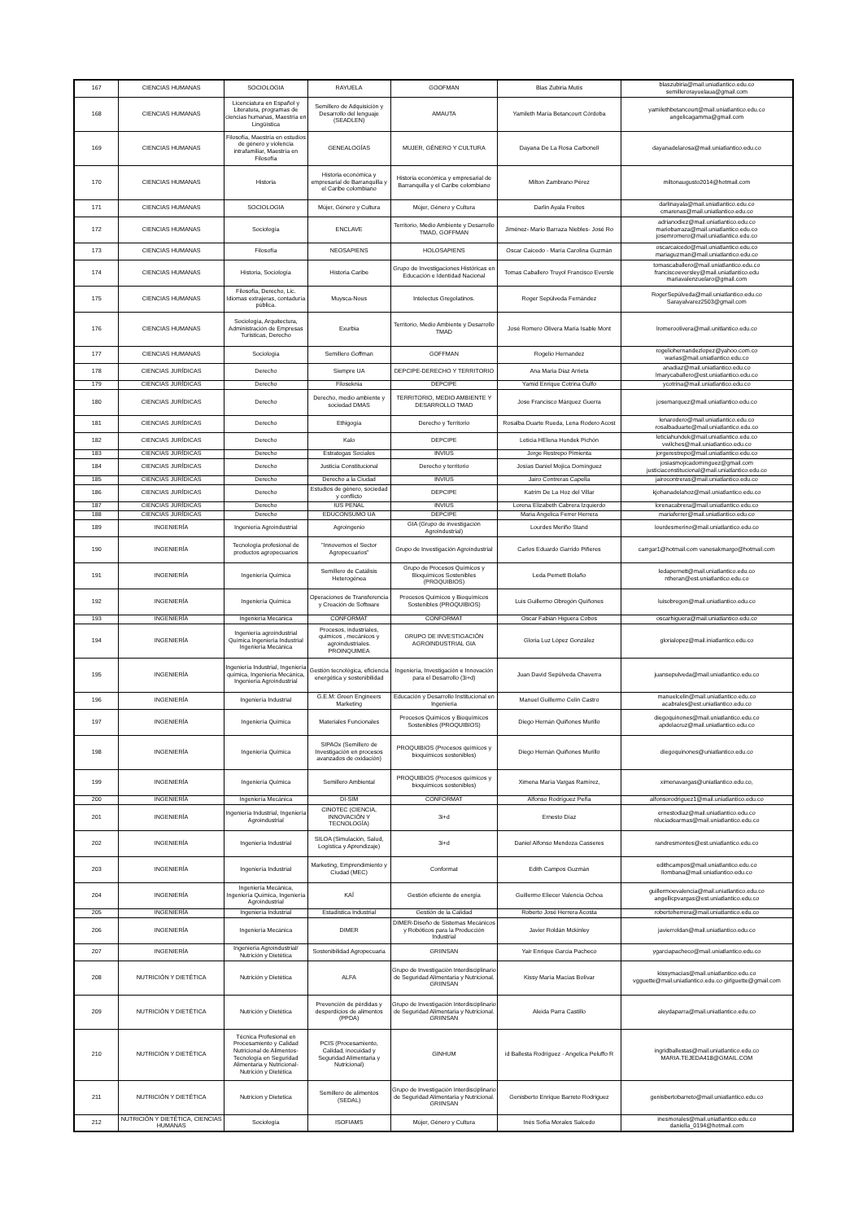| 167 | CIENCIAS HUMANAS | SOCIOLOGIA | RAYUELA | GOOFMAN | Blas Zubiria Mutis | blaszubiria@mail.uniatlantico.edu.co semillerorayuelaua@gmail.com |
| 168 | CIENCIAS HUMANAS | Licenciatura en Español y Literatura, programas de ciencias humanas, Maestría en Lingüística | Semillero de Adquisición y Desarrollo del lenguaje (SEADLEN) | AMAUTA | Yamileth María Betancourt Córdoba | yamilethbetancourt@mail.uniatlantico.edu.co angelicagamma@gmail.com |
| 169 | CIENCIAS HUMANAS | Filosofía, Maestría en estudios de género y violencia intrafamiliar, Maestría en Filosofía | GENEALOGÍAS | MUJER, GÉNERO Y CULTURA | Dayana De La Rosa Carbonell | dayanadelarosa@mail.uniatlantico.edu.co |
| 170 | CIENCIAS HUMANAS | Historia | Historia económica y empresarial de Barranquilla y el Caribe colombiano | Historia económica y empresarial de Barranquilla y el Caribe colombiano | Milton Zambrano Pérez | miltonaugusto2014@hotmail.com |
| 171 | CIENCIAS HUMANAS | SOCIOLOGIA | Mújer, Género y Cultura | Mújer, Género y Cultura | Darlin Ayala Freites | darlinayala@mail.uniatlantico.edu.co cmarenas@mail.uniatlantico.edu.co |
| 172 | CIENCIAS HUMANAS | Sociología | ENCLAVE | Territorio, Medio Ambiente y Desarrollo TMAD, GOFFMAN | Jiménez- Mario Barraza Niebles- José Ro | adrianodiez@mail.uniatlantico.edu.co mariobarraza@mail.uniatlantico.edu.co josemromero@mail.uniatlantico.edu.co |
| 173 | CIENCIAS HUMANAS | Filosofía | NEOSAPIENS | HOLOSAPIENS | Oscar Caicedo - María Carolina Guzmán | oscarcaicedo@mail.uniatlantico.edu.co mariaguzman@mail.uniatlantico.edu.co |
| 174 | CIENCIAS HUMANAS | Historia, Sociología | Historia Caribe | Grupo de Investigaciones Históricas en Educación e Identidad Nacional | Tomas Caballero Truyol Francisco Eversle | tomascaballero@mail.uniatlantico.edu.co franciscoeversley@mail.uniatlantico.edu mariavalenzuelaro@gmail.com |
| 175 | CIENCIAS HUMANAS | Filosofía, Derecho, Lic. Idiomas extrajeras, contaduría pública. | Muysca-Nous | Intelectus Gregolatinos. | Roger Sepúlveda Fernández | RogerSepúlveda@mail.uniatlantico.edu.co Sarayalvarez2503@gmail.com |
| 176 | CIENCIAS HUMANAS | Sociología, Arquitectura, Administración de Empresas Turisticas, Derecho | Exurbia | Territorio, Medio Ambiente y Desarrollo TMAD | José Romero Olivera María Isable Mont | lromeroolivera@mail.unitlantico.edu.co |
| 177 | CIENCIAS HUMANAS | Sociologia | Semillero Goffman | GOFFMAN | Rogelio Hernandez | rogeliohernandezlopez@yahoo.com.co warias@mail.uniatlantico.edu.co |
| 178 | CIENCIAS JURÍDICAS | Derecho | Siempre UA | DEPCIPE-DERECHO Y TERRITORIO | Ana Maria Diaz Arrieta | anadiaz@mail.uniatlantico.edu.co lmarycaballero@est.uniatlantico.edu.co |
| 179 | CIENCIAS JURÍDICAS | Derecho | Filoseknia | DEPCIPE | Yamid Enrique Cotrina Gulfo | ycotrina@mail.uniatlantico.edu.co |
| 180 | CIENCIAS JURÍDICAS | Derecho | Derecho, medio ambiente y sociedad DMAS | TERRITORIO, MEDIO AMBIENTE Y DESARROLLO TMAD | Jose Francisco Márquez Guerra | josemarquez@mail.uniatlantico.edu.co |
| 181 | CIENCIAS JURÍDICAS | Derecho | Ethigogía | Derecho y Territorio | Rosalba Duarte Rueda, Lena Rodero Acost | lenarodero@mail.uniatlantico.edu.co rosalbaduarte@mail.uniatlantico.edu.co |
| 182 | CIENCIAS JURÍDICAS | Derecho | Kalo | DEPCIPE | Leticia HElena Hundek Pichón | leticiahundek@mail.uniatlantico.edu.co vwilches@mail.uniatlantico.edu.co |
| 183 | CIENCIAS JURÍDICAS | Derecho | Estrategas Sociales | INVIUS | Jorge Restrepo Pimienta | jorgerestrepo@mail.uniatlantico.edu.co |
| 184 | CIENCIAS JURÍDICAS | Derecho | Justicia Constitucional | Derecho y territorio | Josías Daniel Mojica Domínguez | josiasmojicadominguez@gmail.com justiciaconstitucional@mail.uniatlantico.edu.co |
| 185 | CIENCIAS JURÍDICAS | Derecho | Derecho a la Ciudad | INVIUS | Jairo Contreras Capella | jairocontreras@mail.uniatlantico.edu.co |
| 186 | CIENCIAS JURÍDICAS | Derecho | Estudios de género, sociedad y conflicto | DEPCIPE | Katrim De La Hoz del Villar | kjohanadelahoz@mail.uniatlantico.edu.co |
| 187 | CIENCIAS JURÍDICAS | Derecho | IUS PENAL | INVIUS | Lorena Elizabeth Cabrera Izquierdo | lorenacabrera@mail.uniatlantico.edu.co |
| 188 | CIENCIAS JURÍDICAS | Derecho | EDUCONSUMO UA | DEPCIPE | Maria Angelica Ferrer Herrera | mariaferrer@mail.uniatlantico.edu.co |
| 189 | INGENIERÍA | Ingeniería Agroindustrial | Agroingenio | GIA (Grupo de investigación Agroindustrial) | Lourdes Meriño Stand | lourdesmerino@mail.uniatlantico.edu.co |
| 190 | INGENIERÍA | Tecnología profesional de productos agropecuarios | "Innovemos el Sector Agropecuarios" | Grupo de Investigación Agroindustrial | Carlos Eduardo Garrido Piñeres | carrgar1@hotmail.com vanesakmargo@hotmail.com |
| 191 | INGENIERÍA | Ingeniería Química | Semillero de Catálisis Heterogénea | Grupo de Procesos Químicos y Bioquímicos Sostenibles (PROQUIBIOS) | Leda Pernett Bolaño | ledapernett@mail.uniatlantico.edu.co ntheran@est.uniatlantico.edu.co |
| 192 | INGENIERÍA | Ingeniería Química | Operaciones de Transferencia y Creación de Software | Procesos Químicos y Bioquímicos Sostenibles (PROQUIBIOS) | Luis Guillermo Obregón Quiñones | luisobregon@mail.uniatlantico.edu.co |
| 193 | INGENIERÍA | Ingeniería Mecánica | CONFORMAT | CONFORMAT | Oscar Fabián Higuera Cobos | oscarhiguera@mail.uniatlantico.edu.co |
| 194 | INGENIERÍA | Ingeniería agroindustrial Química Ingeniería Industrial Ingeniería Mecánica | Procesos, industriales, quimicos , mecànicos y agroindustriales. PROINQUIMEA | GRUPO DE INVESTIGACIÓN AGROINDUSTRIAL GIA | Gloria Luz López González | glorialopez@mail.iniatlantico.edu.co |
| 195 | INGENIERÍA | Ingeniería Industrial, Ingeniería química, Ingeniería Mecánica, Ingeniería Agroindustrial | Gestión tecnológica, eficiencia energética y sostenibilidad | Ingeniería, Investigación e Innovación para el Desarrollo (3i+d) | Juan David Sepúlveda Chaverra | juansepulveda@mail.uniatlantico.edu.co |
| 196 | INGENIERÍA | Ingeniería Industrial | G.E.M: Green Engineers Marketing | Educación y Desarrollo Institucional en Ingeniería | Manuel Guillermo Celin Castro | manuelcelin@mail.uniatlantico.edu.co acabrales@est.uniatlantico.edu.co |
| 197 | INGENIERÍA | Ingeniería Química | Materiales Funcionales | Procesos Químicos y Bioquímicos Sostenibles (PROQUIBIOS) | Diego Hernán Quiñones Murillo | diegoquinones@mail.uniatlantico.edu.co apdelacruz@mail.uniatlantico.edu.co |
| 198 | INGENIERÍA | Ingeniería Química | SIPAOx (Semillero de Investigación en procesos avanzados de oxidación) | PROQUIBIOS (Procesos químicos y bioquímicos sostenibles) | Diego Hernán Quiñones Murillo | diegoquinones@uniatlantico.edu.co |
| 199 | INGENIERÍA | Ingeniería Química | Semillero Ambiental | PROQUIBIOS (Procesos químicos y bioquímicos sostenibles) | Ximena María Vargas Ramírez, | ximenavargas@uniatlantico.edu.co, |
| 200 | INGENIERÍA | Ingeniería Mecánica | DI-SIM | CONFORMAT | Alfonso Rodríguez Peña | alfonsorodriguez1@mail.uniatlantico.edu.co |
| 201 | INGENIERÍA | Ingeniería Industrial, Ingeniería Agroindustrial | CINOTEC (CIENCIA, INNOVACIÓN Y TECNOLOGÍA) | 3i+d | Ernesto Díaz | ernestodiaz@mail.uniatlantico.edu.co nluciadearmas@mail.uniatlantico.edu.co |
| 202 | INGENIERÍA | Ingeniería Industrial | SILOA (Simulación, Salud, Logística y Aprendizaje) | 3i+d | Daniel Alfonso Mendoza Casseres | randresmontes@est.uniatlantico.edu.co |
| 203 | INGENIERÍA | Ingeniería Industrial | Marketing, Emprendimiento y Ciudad (MEC) | Conformat | Edith Campos Guzmán | edithcampos@mail.uniatlantico.edu.co llombana@mail.uniatlantico.edu.co |
| 204 | INGENIERÍA | Ingeniería Mecánica, Ingeniería Química, Ingeniería Agroindustrial | KAÍ | Gestión eficiente de energía | Guillermo Eliecer Valencia Ochoa | guillermoevalencia@mail.uniatlantico.edu.co angellicpvargas@est.uniatlantico.edu.co |
| 205 | INGENIERÍA | Ingeniería Industrial | Estadistica Industrial | Gestión de la Calidad | Roberto José Herrera Acosta | robertoherrera@mail.uniatlantico.edu.co |
| 206 | INGENIERÍA | Ingeniería Mecánica | DIMER | DIMER-Diseño de Sistemas Mecánicos y Robóticos para la Producción Industrial | Javier Roldán Mckinley | javierroldan@mail.uniatlantico.edu.co |
| 207 | INGENIERÍA | Ingeniería Agroindustrial/ Nutrición y Dietética | Sostenibilidad Agropecuaria | GRIINSAN | Yair Enrique Garcia Pacheco | ygarciapacheco@mail.uniatlantico.edu.co |
| 208 | NUTRICIÓN Y DIETÉTICA | Nutrición y Dietética | ALFA | Grupo de Investigación Interdisciplinario de Seguridad Alimentaria y Nutricional. GRIINSAN | Kissy María Macías Bolívar | kissymacias@mail.uniatlantico.edu.co vgguette@mail.uniatlantico.edu.co girlguette@gmail.com |
| 209 | NUTRICIÓN Y DIETÉTICA | Nutrición y Dietética | Prevención de pérdidas y desperdicios de alimentos (PPDA) | Grupo de Investigación Interdisciplinario de Seguridad Alimentaria y Nutricional. GRIINSAN | Aleida Parra Castillo | aleydaparra@mail.uniatlantico.edu.co |
| 210 | NUTRICIÓN Y DIETÉTICA | Técnica Profesional en Procesamiento y Calidad Nutricional de Alimentos-Tecnología en Seguridad Alimentaria y Nutricional-Nutrición y Dietética | PCIS (Procesamiento, Calidad, inocuidad y Seguridad Alimentaria y Nutricional) | GINHUM | id Ballesta Rodríguez - Angelica Peluffo R | ingridballestas@mail.uniatlantico.edu.co MARIA.TEJEDA418@GMAIL.COM |
| 211 | NUTRICIÓN Y DIETÉTICA | Nutricion y Dietetica | Semillero de alimentos (SEDAL) | Grupo de Investigación Interdisciplinario de Seguridad Alimentaria y Nutricional. GRIINSAN | Genisberto Enrique Barreto Rodriguez | genisbertobarreto@mail.uniatlantico.edu.co |
| 212 | NUTRICIÓN Y DIETÉTICA, CIENCIAS HUMANAS | Sociología | ISOFIAMS | Mújer, Género y Cultura | Inés Sofía Morales Salcedo | inesmorales@mail.uniatlantico.edu.co daniella_0194@hotmail.com |